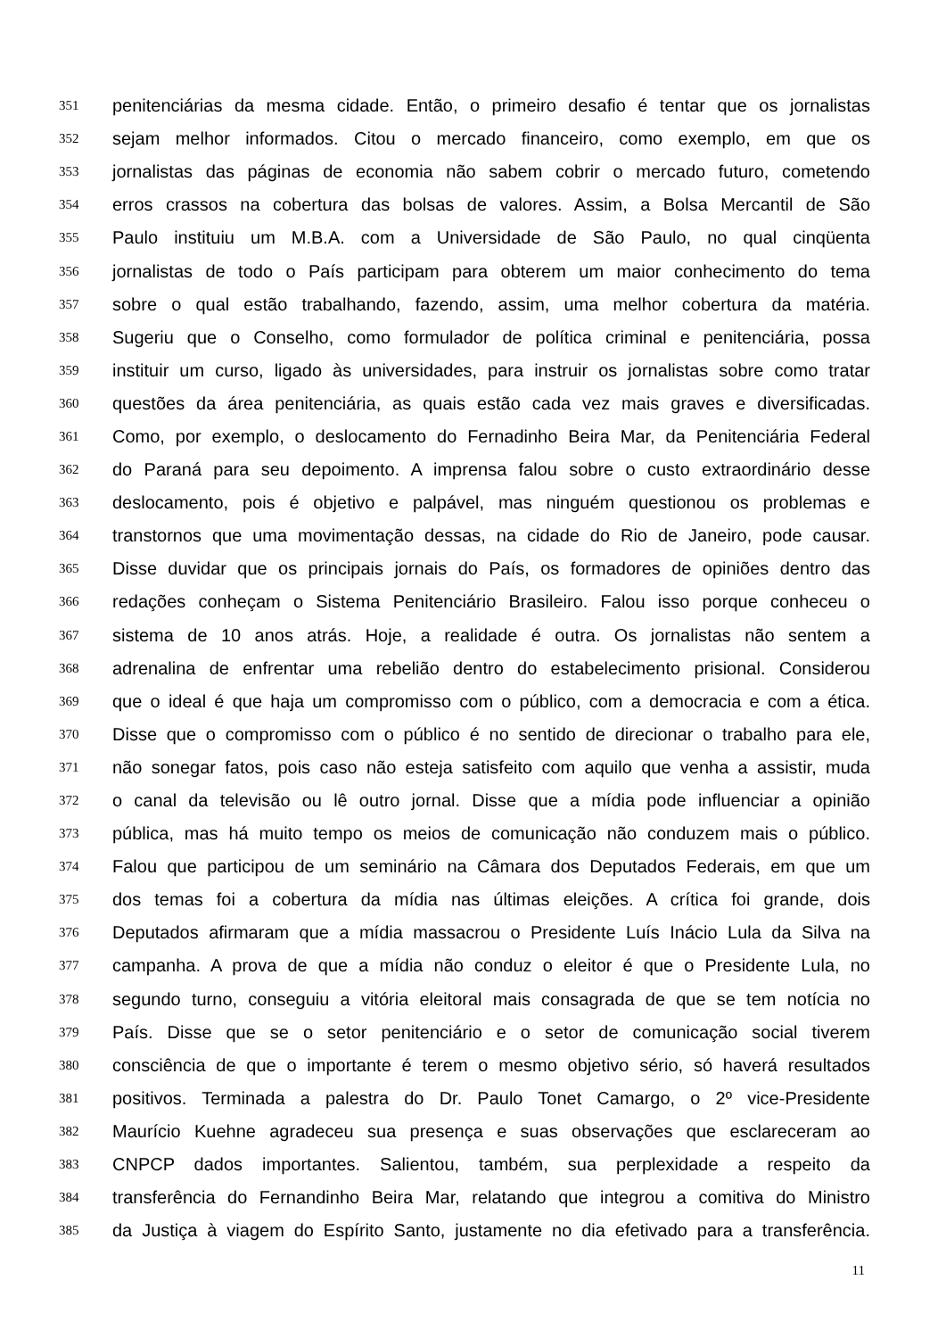351 penitenciárias da mesma cidade. Então, o primeiro desafio é tentar que os jornalistas
352 sejam melhor informados. Citou o mercado financeiro, como exemplo, em que os
353 jornalistas das páginas de economia não sabem cobrir o mercado futuro, cometendo
354 erros crassos na cobertura das bolsas de valores. Assim, a Bolsa Mercantil de São
355 Paulo instituiu um M.B.A. com a Universidade de São Paulo, no qual cinqüenta
356 jornalistas de todo o País participam para obterem um maior conhecimento do tema
357 sobre o qual estão trabalhando, fazendo, assim, uma melhor cobertura da matéria.
358 Sugeriu que o Conselho, como formulador de política criminal e penitenciária, possa
359 instituir um curso, ligado às universidades, para instruir os jornalistas sobre como tratar
360 questões da área penitenciária, as quais estão cada vez mais graves e diversificadas.
361 Como, por exemplo, o deslocamento do Fernadinho Beira Mar, da Penitenciária Federal
362 do Paraná para seu depoimento. A imprensa falou sobre o custo extraordinário desse
363 deslocamento, pois é objetivo e palpável, mas ninguém questionou os problemas e
364 transtornos que uma movimentação dessas, na cidade do Rio de Janeiro, pode causar.
365 Disse duvidar que os principais jornais do País, os formadores de opiniões dentro das
366 redações conheçam o Sistema Penitenciário Brasileiro. Falou isso porque conheceu o
367 sistema de 10 anos atrás. Hoje, a realidade é outra. Os jornalistas não sentem a
368 adrenalina de enfrentar uma rebelião dentro do estabelecimento prisional. Considerou
369 que o ideal é que haja um compromisso com o público, com a democracia e com a ética.
370 Disse que o compromisso com o público é no sentido de direcionar o trabalho para ele,
371 não sonegar fatos, pois caso não esteja satisfeito com aquilo que venha a assistir, muda
372 o canal da televisão ou lê outro jornal. Disse que a mídia pode influenciar a opinião
373 pública, mas há muito tempo os meios de comunicação não conduzem mais o público.
374 Falou que participou de um seminário na Câmara dos Deputados Federais, em que um
375 dos temas foi a cobertura da mídia nas últimas eleições. A crítica foi grande, dois
376 Deputados afirmaram que a mídia massacrou o Presidente Luís Inácio Lula da Silva na
377 campanha. A prova de que a mídia não conduz o eleitor é que o Presidente Lula, no
378 segundo turno, conseguiu a vitória eleitoral mais consagrada de que se tem notícia no
379 País. Disse que se o setor penitenciário e o setor de comunicação social tiverem
380 consciência de que o importante é terem o mesmo objetivo sério, só haverá resultados
381 positivos. Terminada a palestra do Dr. Paulo Tonet Camargo, o 2º vice-Presidente
382 Maurício Kuehne agradeceu sua presença e suas observações que esclareceram ao
383 CNPCP dados importantes. Salientou, também, sua perplexidade a respeito da
384 transferência do Fernandinho Beira Mar, relatando que integrou a comitiva do Ministro
385 da Justiça à viagem do Espírito Santo, justamente no dia efetivado para a transferência.
11